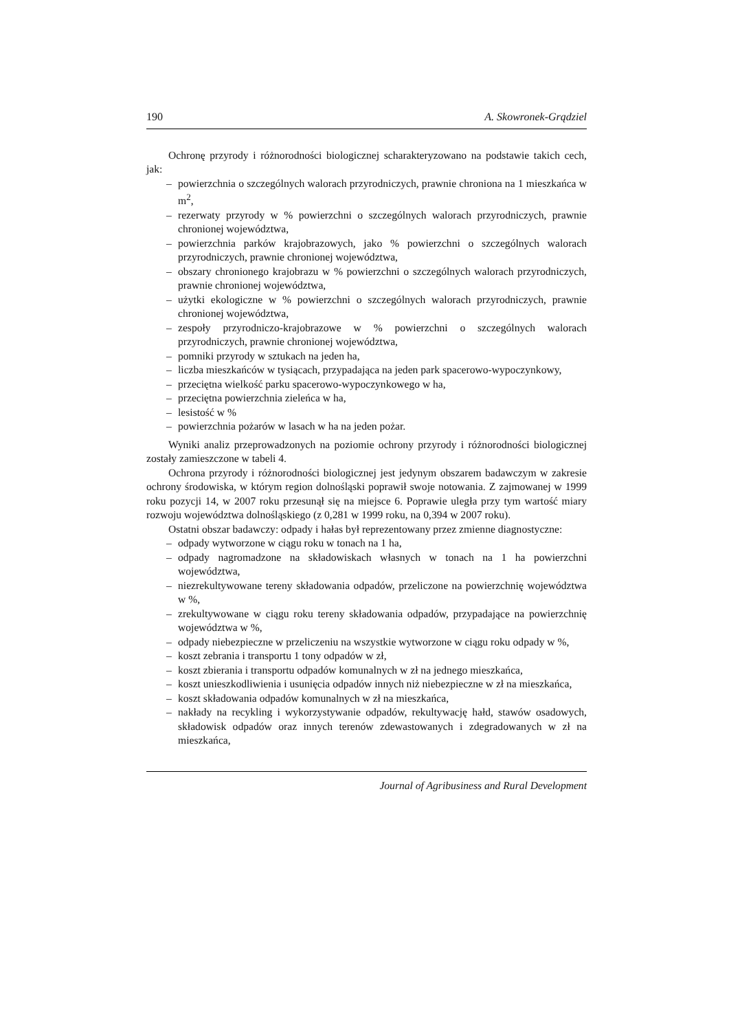190 A. Skowronek-Grądziel
Ochronę przyrody i różnorodności biologicznej scharakteryzowano na podstawie takich cech, jak:
– powierzchnia o szczególnych walorach przyrodniczych, prawnie chroniona na 1 mieszkańca w m<sup>2</sup>,
– rezerwaty przyrody w % powierzchni o szczególnych walorach przyrodniczych, prawnie chronionej województwa,
– powierzchnia parków krajobrazowych, jako % powierzchni o szczególnych walorach przyrodniczych, prawnie chronionej województwa,
– obszary chronionego krajobrazu w % powierzchni o szczególnych walorach przyrodniczych, prawnie chronionej województwa,
– użytki ekologiczne w % powierzchni o szczególnych walorach przyrodniczych, prawnie chronionej województwa,
– zespoły przyrodniczo-krajobrazowe w % powierzchni o szczególnych walorach przyrodniczych, prawnie chronionej województwa,
– pomniki przyrody w sztukach na jeden ha,
– liczba mieszkańców w tysiącach, przypadająca na jeden park spacerowo-wypoczynkowy,
– przeciętna wielkość parku spacerowo-wypoczynkowego w ha,
– przeciętna powierzchnia zieleńca w ha,
– lesistość w %
– powierzchnia pożarów w lasach w ha na jeden pożar.
Wyniki analiz przeprowadzonych na poziomie ochrony przyrody i różnorodności biologicznej zostały zamieszczone w tabeli 4.
Ochrona przyrody i różnorodności biologicznej jest jedynym obszarem badawczym w zakresie ochrony środowiska, w którym region dolnośląski poprawił swoje notowania. Z zajmowanej w 1999 roku pozycji 14, w 2007 roku przesunął się na miejsce 6. Poprawie uległa przy tym wartość miary rozwoju województwa dolnośląskiego (z 0,281 w 1999 roku, na 0,394 w 2007 roku).
Ostatni obszar badawczy: odpady i hałas był reprezentowany przez zmienne diagnostyczne:
– odpady wytworzone w ciągu roku w tonach na 1 ha,
– odpady nagromadzone na składowiskach własnych w tonach na 1 ha powierzchni województwa,
– niezrekultywowane tereny składowania odpadów, przeliczone na powierzchnię województwa w %,
– zrekultywowane w ciągu roku tereny składowania odpadów, przypadające na powierzchnię województwa w %,
– odpady niebezpieczne w przeliczeniu na wszystkie wytworzone w ciągu roku odpady w %,
– koszt zebrania i transportu 1 tony odpadów w zł,
– koszt zbierania i transportu odpadów komunalnych w zł na jednego mieszkańca,
– koszt unieszkodliwienia i usunięcia odpadów innych niż niebezpieczne w zł na mieszkańca,
– koszt składowania odpadów komunalnych w zł na mieszkańca,
– nakłady na recykling i wykorzystywanie odpadów, rekultywację hałd, stawów osadowych, składowisk odpadów oraz innych terenów zdewastowanych i zdegradowanych w zł na mieszkańca,
Journal of Agribusiness and Rural Development